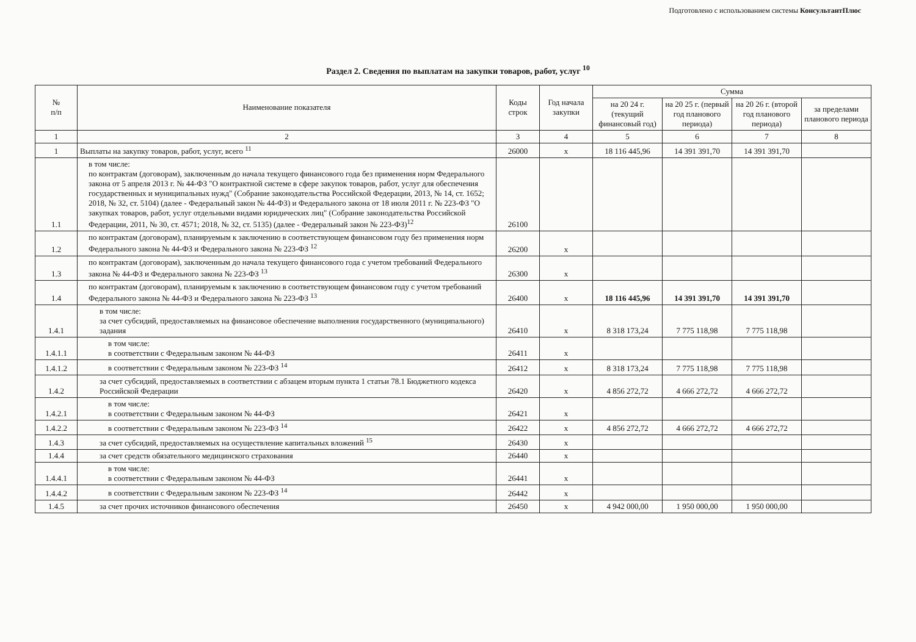Подготовлено с использованием системы КонсультантПлюс
Раздел 2. Сведения по выплатам на закупки товаров, работ, услуг <sup>10</sup>
| № п/п | Наименование показателя | Коды строк | Год начала закупки | Сумма | | | |
| --- | --- | --- | --- | --- | --- | --- | --- |
| | | | | на 20 24 г. (текущий финансовый год) | на 20 25 г. (первый год планового периода) | на 20 26 г. (второй год планового периода) | за пределами планового периода |
| 1 | 2 | 3 | 4 | 5 | 6 | 7 | 8 |
| 1 | Выплаты на закупку товаров, работ, услуг, всего <sup>11</sup> | 26000 | x | 18 116 445,96 | 14 391 391,70 | 14 391 391,70 | |
| 1.1 | в том числе: по контрактам (договорам), заключенным до начала текущего финансового года без применения норм Федерального закона от 5 апреля 2013 г. № 44-ФЗ "О контрактной системе в сфере закупок товаров, работ, услуг для обеспечения государственных и муниципальных нужд" (Собрание законодательства Российской Федерации, 2013, № 14, ст. 1652; 2018, № 32, ст. 5104) (далее - Федеральный закон № 44-ФЗ) и Федерального закона от 18 июля 2011 г. № 223-ФЗ "О закупках товаров, работ, услуг отдельными видами юридических лиц" (Собрание законодательства Российской Федерации, 2011, № 30, ст. 4571; 2018, № 32, ст. 5135) (далее - Федеральный закон № 223-ФЗ)<sup>12</sup> | 26100 | | | | | |
| 1.2 | по контрактам (договорам), планируемым к заключению в соответствующем финансовом году без применения норм Федерального закона № 44-ФЗ и Федерального закона № 223-ФЗ <sup>12</sup> | 26200 | x | | | | |
| 1.3 | по контрактам (договорам), заключенным до начала текущего финансового года с учетом требований Федерального закона № 44-ФЗ и Федерального закона № 223-ФЗ <sup>13</sup> | 26300 | x | | | | |
| 1.4 | по контрактам (договорам), планируемым к заключению в соответствующем финансовом году с учетом требований Федерального закона № 44-ФЗ и Федерального закона № 223-ФЗ <sup>13</sup> | 26400 | x | 18 116 445,96 | 14 391 391,70 | 14 391 391,70 | |
| 1.4.1 | в том числе: за счет субсидий, предоставляемых на финансовое обеспечение выполнения государственного (муниципального) задания | 26410 | x | 8 318 173,24 | 7 775 118,98 | 7 775 118,98 | |
| 1.4.1.1 | в том числе: в соответствии с Федеральным законом № 44-ФЗ | 26411 | x | | | | |
| 1.4.1.2 | в соответствии с Федеральным законом № 223-ФЗ <sup>14</sup> | 26412 | x | 8 318 173,24 | 7 775 118,98 | 7 775 118,98 | |
| 1.4.2 | за счет субсидий, предоставляемых в соответствии с абзацем вторым пункта 1 статьи 78.1 Бюджетного кодекса Российской Федерации | 26420 | x | 4 856 272,72 | 4 666 272,72 | 4 666 272,72 | |
| 1.4.2.1 | в том числе: в соответствии с Федеральным законом № 44-ФЗ | 26421 | x | | | | |
| 1.4.2.2 | в соответствии с Федеральным законом № 223-ФЗ <sup>14</sup> | 26422 | x | 4 856 272,72 | 4 666 272,72 | 4 666 272,72 | |
| 1.4.3 | за счет субсидий, предоставляемых на осуществление капитальных вложений <sup>15</sup> | 26430 | x | | | | |
| 1.4.4 | за счет средств обязательного медицинского страхования | 26440 | x | | | | |
| 1.4.4.1 | в том числе: в соответствии с Федеральным законом № 44-ФЗ | 26441 | x | | | | |
| 1.4.4.2 | в соответствии с Федеральным законом № 223-ФЗ <sup>14</sup> | 26442 | x | | | | |
| 1.4.5 | за счет прочих источников финансового обеспечения | 26450 | x | 4 942 000,00 | 1 950 000,00 | 1 950 000,00 | |